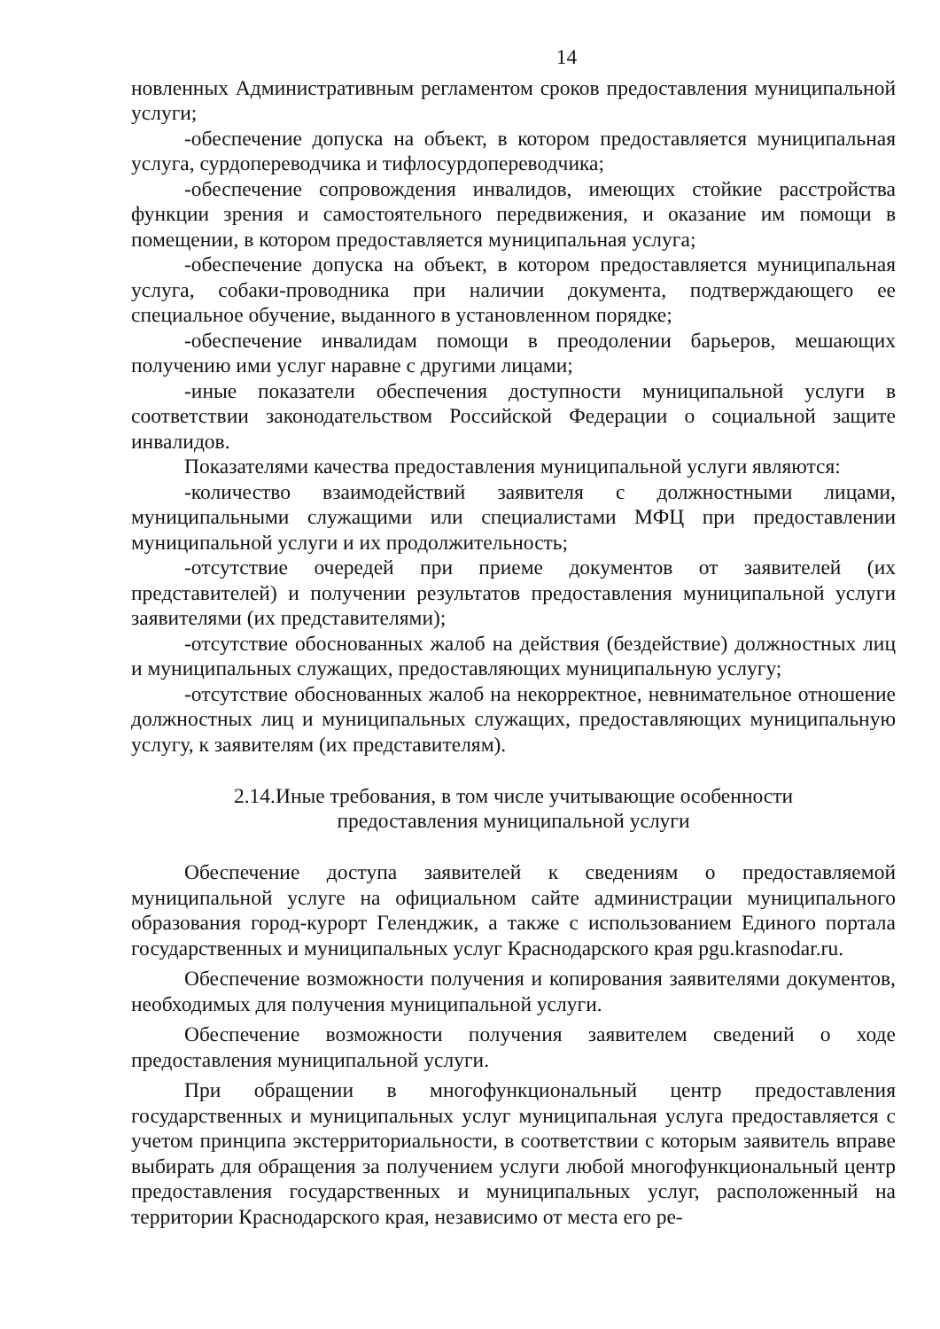14
новленных Административным регламентом сроков предоставления муниципальной услуги;
-обеспечение допуска на объект, в котором предоставляется муниципальная услуга, сурдопереводчика и тифлосурдопереводчика;
-обеспечение сопровождения инвалидов, имеющих стойкие расстройства функции зрения и самостоятельного передвижения, и оказание им помощи в помещении, в котором предоставляется муниципальная услуга;
-обеспечение допуска на объект, в котором предоставляется муниципальная услуга, собаки-проводника при наличии документа, подтверждающего ее специальное обучение, выданного в установленном порядке;
-обеспечение инвалидам помощи в преодолении барьеров, мешающих получению ими услуг наравне с другими лицами;
-иные показатели обеспечения доступности муниципальной услуги в соответствии законодательством Российской Федерации о социальной защите инвалидов.
Показателями качества предоставления муниципальной услуги являются:
-количество взаимодействий заявителя с должностными лицами, муниципальными служащими или специалистами МФЦ при предоставлении муниципальной услуги и их продолжительность;
-отсутствие очередей при приеме документов от заявителей (их представителей) и получении результатов предоставления муниципальной услуги заявителями (их представителями);
-отсутствие обоснованных жалоб на действия (бездействие) должностных лиц и муниципальных служащих, предоставляющих муниципальную услугу;
-отсутствие обоснованных жалоб на некорректное, невнимательное отношение должностных лиц и муниципальных служащих, предоставляющих муниципальную услугу, к заявителям (их представителям).
2.14.Иные требования, в том числе учитывающие особенности
предоставления муниципальной услуги
Обеспечение доступа заявителей к сведениям о предоставляемой муниципальной услуге на официальном сайте администрации муниципального образования город-курорт Геленджик, а также с использованием Единого портала государственных и муниципальных услуг Краснодарского края pgu.krasnodar.ru.
Обеспечение возможности получения и копирования заявителями документов, необходимых для получения муниципальной услуги.
Обеспечение возможности получения заявителем сведений о ходе предоставления муниципальной услуги.
При обращении в многофункциональный центр предоставления государственных и муниципальных услуг муниципальная услуга предоставляется с учетом принципа экстерриториальности, в соответствии с которым заявитель вправе выбирать для обращения за получением услуги любой многофункциональный центр предоставления государственных и муниципальных услуг, расположенный на территории Краснодарского края, независимо от места его ре-